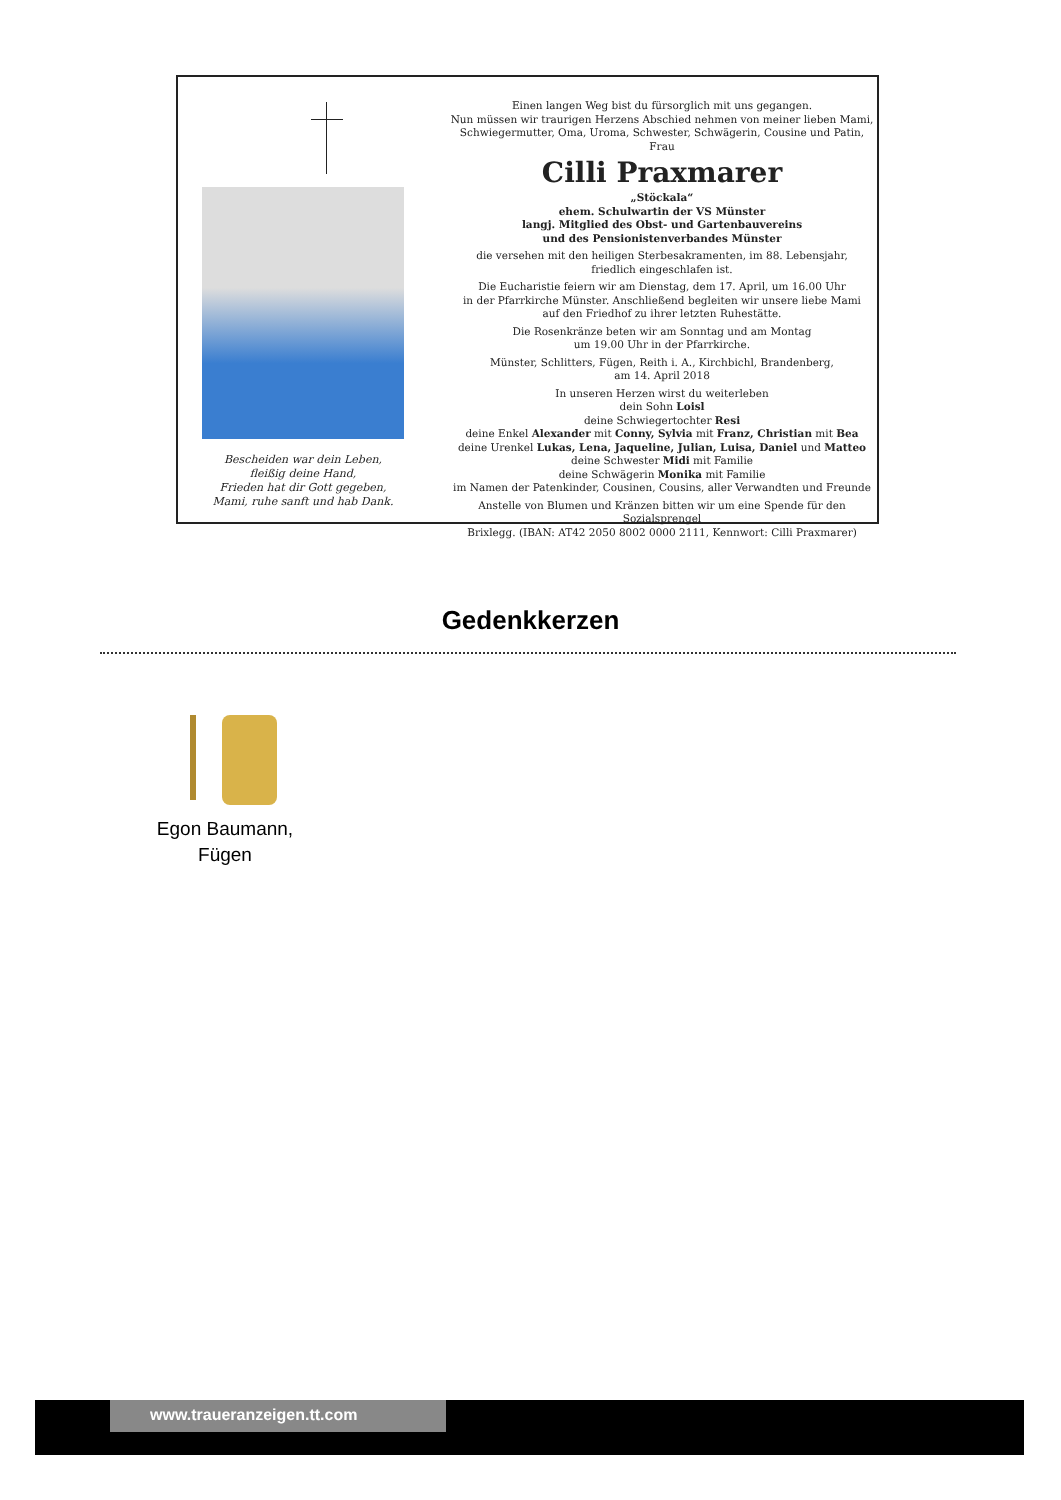Bescheiden war dein Leben,
fleißig deine Hand,
Frieden hat dir Gott gegeben,
Mami, ruhe sanft und hab Dank.
Einen langen Weg bist du fürsorglich mit uns gegangen.
Nun müssen wir traurigen Herzens Abschied nehmen von meiner lieben Mami,
Schwiegermutter, Oma, Uroma, Schwester, Schwägerin, Cousine und Patin, Frau
Cilli Praxmarer
„Stöckala“
ehem. Schulwartin der VS Münster
langj. Mitglied des Obst- und Gartenbauvereins
und des Pensionistenverbandes Münster
die versehen mit den heiligen Sterbesakramenten, im 88. Lebensjahr,
friedlich eingeschlafen ist.
Die Eucharistie feiern wir am Dienstag, dem 17. April, um 16.00 Uhr
in der Pfarrkirche Münster. Anschließend begleiten wir unsere liebe Mami
auf den Friedhof zu ihrer letzten Ruhestätte.
Die Rosenkränze beten wir am Sonntag und am Montag
um 19.00 Uhr in der Pfarrkirche.
Münster, Schlitters, Fügen, Reith i. A., Kirchbichl, Brandenberg,
am 14. April 2018
In unseren Herzen wirst du weiterleben
dein Sohn Loisl
deine Schwiegertochter Resi
deine Enkel Alexander mit Conny, Sylvia mit Franz, Christian mit Bea
deine Urenkel Lukas, Lena, Jaqueline, Julian, Luisa, Daniel und Matteo
deine Schwester Midi mit Familie
deine Schwägerin Monika mit Familie
im Namen der Patenkinder, Cousinen, Cousins, aller Verwandten und Freunde
Anstelle von Blumen und Kränzen bitten wir um eine Spende für den Sozialsprengel
Brixlegg. (IBAN: AT42 2050 8002 0000 2111, Kennwort: Cilli Praxmarer)
Gedenkkerzen
Egon Baumann,
Fügen
www.traueranzeigen.tt.com